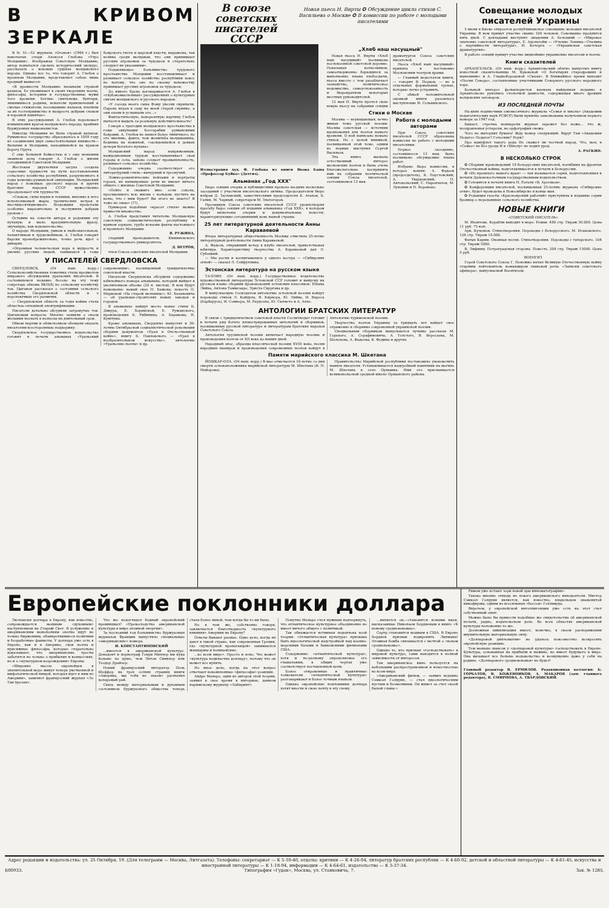В КРИВОМ ЗЕРКАЛЕ
В № 51—52 журнала «Огонек» (1946 г.) был напечатан очерк Алексея Глебова «Утро Молдавии». Изображая Советскую Молдавию, автор попытался сделать исторический экскурс, рассказать о вековых судьбах молдавского народа. Однако все то, что говорит А. Глебов о прошлом Молдавии, представляет собою лишь вредный вымысел:
«В древности Молдавию называли страной валахов. Ее упоминают в своих творениях поэты, философы, историки и государственные мужи того времени. Беглые скитальцы, бунтари, лишившиеся родины, искатели приключений и смелые стяжатели, посещавшие валахов, платили за их гостеприимство и щедрость добрым словом и хорошей памятью».
В этих рассуждениях А. Глебов перепевает измышления врагов молдавского народа, крайних буржуазных националистов.
Никогда Молдавия не была страной валахов. Румынское государство образовалось в 1859 году из соединения двух самостоятельных княжеств—Валахии и Молдавии, находившейся на правом берегу Прута.
С еще большей бойкостью и с еще меньшим знанием дела говорит А. Глебов о жизни сегодняшней Советской Молдавии.
Жестокая двухлетняя засуха создала серьезные трудности на пути восстановления сельского хозяйства республики, разрушенного в годы немецко-румынской оккупации. Молдавский народ с помощью русского народа и других братских народов СССР мужественно преодолевает эти трудности.
«Словом, силы науки и техники, явление в лето испепеляющей жары, тропических ветров и шестидесятидневного бездождия предстали особенно выразительно и послужили добрым уроком.»
Оставим на совести автора и редакции эту путаную и мало вразумительную фразу, звучащую, как издевательство.
О народе Молдавии, умном и любознательном, талантливом и трудолюбивом, А. Глебов говорит барски пренебрежительно, точно речь идет о дикарях.
«Огромная человеческая вера в мудрость и умение русских людей, таившаяся в годы боярского гнета и царской власти, выражена, так велика среди молдаван, что они принимают русских агрономов за чудодеев и старательно следуют их указаниям».
Подавляющее большинство трудового крестьянства Молдавии восстанавливает и развивает сельское хозяйство республики вовсе не потому, что оно по своему невежеству принимает русских агрономов за чудодеев.
До явного бреда договаривается А. Глебов в «глубокомысленных» рассуждениях о культурных связях молдавского и русского народов.
«У соседа моего сына Фому увезли скрипачи. Парень играл в саду на моей старой скрипке, а они ехали и услышали его...»
Фантастическую, невероятную картину Глебов пытается выдать за реальную действительность!
Говоря о трагедии молдавского крестьянства в годы оккупации Бессарабии румынскими боярами, А. Глебов не нашел более типичного, по его мнению, факта, чем женитьба молдаванина, бедняка на пожилой, «засидевшейся в девках дочери богатого кулака».
Молдавский народ напряженным, каждодневным трудом восстанавливает свои города и села, заново создает промышленность, развивает сельское хозяйство.
Содержанию очерка соответствует его литературный стиль—вычурный и трескучий.
Ложно-романтические пейзажи и портреты героев, их напыщенные речи не имеют ничего общего с жизнью Советской Молдавии.
«Пейте и скажите мне: если сокола, просидевшего всю жизнь с кольцом, пустить на волю, что с ним будет? Вы этого не знаете? Я тоже не знаю» (??).
Примеров подобных «красот стиля» можно привести множество.
А. Глебов представил читателю Молдавскую советскую социалистическую республику в кривом зеркале, грубо исказив факты настоящего и прошлого Молдавии.
В. РУЖИНА,
старший преподаватель Кишиневского государственного университета.
Д. ВЕТРОВ,
член Союза советских писателей Молдавии.
У ПИСАТЕЛЕЙ СВЕРДЛОВСКА
СВЕРДЛОВСК. (От наш. корр.) Сельскохозяйственная тематика стала предметом широкого обсуждения уральских писателей. В состоявшемся недавно беседе на эту тему секретарь обкома ВКП(б) по сельскому хозяйству тов. Цыганов рассказал о состоянии сельского хозяйства Свердловской области и о перспективах его развития.
— Свердловская область за годы войны стала областью сплошной электрификации.
Писатели детально обсудили затронутые тов. Цыгановым вопросы. Многие заявили о своем желании поехать в колхозы на длительный срок.
Обком партии и облисполком обещали оказать писателям всестороннюю поддержку.
Свердловское государственное издательство готовит к печати альманах «Уральский современник», посвященный тридцатилетию советской власти.
Писатели Свердловска обсудили содержание юбилейного номера альманаха, который выйдет в увеличенном объеме (20 п. листов). В нем будут помещены: новый сказ П. Бажова; повесть О. Марковой «На старой мельнице»; Ю. Хазановича — об уральцах-строителях новых заводов и городов.
В альманахе найдут место новые стихи Б. Дикура, Е. Хоринской, Е. Ружанского, произведения Б. Рябинина, А. Барамова, Н. Куштума.
Кроме альманаха, Свердлгиз выпустит к 30-летию Октябрьской социалистической революции сборник документов «Урал в Отечественной войне», книгу Б. Павловского — «Урал в изобразительном искусстве», антологию «Уральские поэты» и др.
В союзе советских писателей СССР
Новая пьеса Н. Вирты ✪ Обсуждение цикла стихов С. Васильева о Москве ✪ В комиссии по работе с молодыми писателями
Иллюстрация худ. Ф. Глебова из книги Якова Баша «Профессор Буйко» (Детгиз).
Альманах „Год XXX"
Бюро секции очерка и публицистики провело на-днях несколько заседаний с участием писательского актива. Председателем бюро избран Д. Заславский, заместителями председателя Б. Агапов, Б. Галин, М. Чарный, секретарем М. Златогоров.
Президиум Союза советских писателей СССР удовлетворил просьбу бюро секции об издании альманаха «Год XXX», в котором будут включены очерки и документальные повести, характеризующие сегодняшний день нашей страны.
25 лет литературной деятельности Анны Караваевой
Вчера литературная общественность Москвы отметила 25-летие литературной деятельности Анны Караваевой.
А. Фадеев, открывший вечер в клубе писателей, приветствовал юбиляра. Характеристику творчества А. Караваевой дал Л. Субоцкий.
— Мы росли и воспитывались у одного костра — «Сибирских огней» — сказал Л. Сейфуллина.
Эстонская литература на русском языке
ТАЛЛИН. (От наш. корр.) Государственное издательство художественной литературы Эстонской ССР готовит к выпуску на русском языке сборник произведений эстонских классиков: Юхана Лийва, Антона Таммсааре, Эрнста Сярргава и др.
В выпускаемую Госиздатом антологию эстонской поэзии войдут переводы стихов Л. Койдула, Я. Кярнера, Ю. Лийва, И. Вареса (Барбаруса), И. Семпера, М. Раудсепа, Ю. Сютисте и А. Алле.
„Хлеб наш насущный"
Новая пьеса Н. Вирты «Хлеб наш насущный» посвящена послевоенной советской деревне. Показывая колхозников, самоотверженно борющихся за выполнение плана хлебосдачи, пьеса вместе с тем разоблачает зазнайство, политическое недомыслие, самоуспокоенность и бюрократизм некоторых местных руководителей.
12 мая Н. Вирта прочел свою новую пьесу на собрании секции драматургов Союза советских писателей.
Пьеса «Хлеб наш насущный» принята к постановке Московским театром драмы.
— Главный недостаток книги, — говорит В. Перцов, — не в отдельных формальных грехах, которые легко устранить.
С общей положительной оценкой книги разошлось выступление И. Сельвинского.
Стихи о Москве
Москва — неувядающая, вечно живая тема русской поэзии. Москва советская — источник вдохновения для поэтов нашего времени. О ней написано немало стихов. Но с целой книжкой, посвященной этой теме, одним из первых выступил Сергей Васильев.
Эта книга вызвала естественный интерес московских поэтов и была очень благожелательно воспринята ими на собрании поэтической секции Союза писателей, состоявшемся 13 мая.
Работа с молодыми авторами
При Союзе советских писателей СССР образована комиссия по работе с молодыми писателями.
Первое заседание, состоявшееся 13 мая, было посвящено обсуждению плана работ.
Избрано бюро комиссии, в которое вошли: А. Фадеев (председатель), К. Паустовский, А. Твардовский, П. Антокольский, С. Наровчатов, М. Луконин и П. Воронько.
АНТОЛОГИИ БРАТСКИХ ЛИТЕРАТУР
В связи с тридцатилетием советской власти Гослитиздат готовит к печати ряд богато иллюстрированных антологий и сборников, посвященных русской литературе и литературам братских народов Советского Союза.
Антология грузинской поэзии включает народную поэзию и произведения поэтов от XII века до наших дней.
Народный эпос, образцы классической поэзии XVIII века, песни народных шахиров и произведения современных поэтов войдут в Антологию туркменской поэзии.
Творчество поэтов Украины за тридцать лет найдет свое отражение в сборнике современной украинской поэзии.
Специальным сборником выпускаются лучшие рассказы М. Горького, А. Серафимовича, А. Толстого, В. Вересаева, М. Шолохова, А. Фадеева, К. Федина и других.
Памяти марийского классика М. Шкетана
ЙОШКАР-ОЛА. (От наш. корр.) В мае отмечается 10-летие со дня смерти основоположника марийской литературы М. Шкетана (Я. П. Майорова).
Правительство Марийской республики постановило увековечить память писателя. Устанавливается надгробный памятник на могиле М. Шкетана в селе Оршанка. Имя его присваивается великопольской средней школе Оршанского района.
Совещание молодых писателей Украины
5 июня в Киеве откроется республиканское совещание молодых писателей Украины. В нем примут участие свыше 100 человек. Совещание продлится пять дней. С докладами выступят: академик А. Белецкий — «Мировое значение советской литературы», Е. Адельгейм — «Учение Ленина—Сталина о партийности литературы», И. Кочерга — «Украинская советская драматургия».
В работе секций примут участие виднейшие украинские писатели и поэты.
Книги сказителей
АРХАНГЕЛЬСК. (От наш. корр.) Архангельский облгиз выпустил книгу известной сказительницы М. Крюковой «О богатырях стародревних и нынешних» и А. Гладкобородовой «Сказы». В ближайшее время выходят «Песни Севера», составленные участниками Северного русского народного хора.
Большой интерес фольклористов вызвала найденная недавно в Архангельске рукопись столетней давности, содержащая много древних колдовских заговоров.
ИЗ ПОСЛЕДНЕЙ ПОЧТЫ
На-днях подписчики ежемесячного журнала «Семья и школа» (Академии педагогических наук РСФСР) были приятно заволнованы получением первого номера за 1947 год.
Бывает, строчка нонпарели журнал зарежет без ножа... что ж, поздравленья устарели, но орфография свежа.
Чего не вытерпит бумага! Жду номер следующий. Вдруг Там «Академия Педаго» Педагог? Гоческих? Ноук?
Про камуфлет такого рода Не скажет ли честной народ, Что, мол, в «Семье» не без урода И в «Школу» не ходил урод.
А. РАСКИН.
В НЕСКОЛЬКО СТРОК
✪ Сборник произведений 19 белорусских писателей, погибших на фронтах Отечественной войны, подготавливается к печати в Белоруссии.
✪ «Из прошлого нашего края» — так называется серия, подготовленная к печати Дальневосточным государственным издательством.
✪ Готовится к печати книга Н. Рогаля «В. Арсеньев».
✪ Конференция писателей, посвященная 25-летию журнала «Сибирские огни», будет проведена в Новосибирске в конце мая.
✪ Редакция газеты «Красноярский рабочий» приступила к изданию серии брошюр о передовиках сельского хозяйства.
НОВЫЕ КНИГИ
«СОВЕТСКИЙ ПИСАТЕЛЬ»
М. Яхонтова. Корабли выходят в море. Роман. 488 стр. Тираж 30.000. Цена 11 руб. 75 коп.
Арк. Кулешов. Стихотворения. Переводы с белорусского. М. Исаковского. 128 стр. Тираж 10.000.
Фатых Карим. Оконная песня. Стихотворения. Переводы с татарского. 104 стр. Тираж 5000.
В. Лифшиц. Петроградская сторона. Повесть. 208 стр. Тираж 15000. Цена 5 руб.
ВОЕНГИЗ
Герой Советского Союза Г. Пенежко начал Великую Отечественную войну старшим лейтенантом, командиром танковой роты. «Записки советского офицера», выпускаемой Военгизом.
Европейские поклонники доллара
Экспансия доллара в Европу, как известно, сопровождается мощным «духовным» наступлением на Старый Свет. В услужение к американским монополиям охотно идут не только биржевики, обанкротившиеся политики и безработные фашисты. У доллара уже есть в Европе, как и в Америке, свои поэты и присяжные философы, которые старательно доказывают, что американские тресты заботятся не только о прибылях и концессиях, но и о «культурном возрождении» Европы.
«Широкие массы европейцев в значительной мере живут теперь умственной и мифологической пищей, которая идет к ним из Америки», заявляет французский журнал «Ле Тан презан».
Что же недоглядел бедный европейский провинциал? «Превосходство американской культуры в мире атомной энергии».
За последний год большинство буржуазных журналов Франции выпустило специальные «американские» номера.
И. КОНСТАНТИНОВСКИЙ
...имеется в американской культуре. Декадент и порнограф Генри Миллер им куда больше по душе, чем Эптон Синклер или Теодор Драйзер.
Некий французский литератор Поль Шеффер на трех сотнях страниц книги «Америка, мы тебя не знаем» распылил доларовый рай.
Связь между материальным и духовным состоянием буржуазного общества теперь стала более явной, чем когда бы то ни было.
Но в чем же, собственно говоря, заключается благотворность «культурного влияния» Америки на Европу?
Ответы бывают разные. Одно дело, когда их дают в такой стране, как современная Греция, где «культурной пропагандой» занимаются жандармы и полицейские.
...во всем мире». Просто и ясно. Что может «культура подвластна доллару», потому что он может все купить.
Но иное дело, когда на этот вопрос отвечают новоявленные «философы» реакции.
Андре Мальро, один из авторов этой теории, заявил в свое время в интервью, данном парижскому журналу «Лабиринт».
Попутно Мальро счел нужным подчеркнуть, что атлантическое культурное объединение не имеет ничего общего с политикой.
Так обнажается истинная подоплека всей теории. «Атлантическая культура» призвана быть идеологической надстройкой над военно-морскими базами и банковскими филиалами США.
Содержание «атлантической культуры», хотя и по-разному определяемое его глашатаями, в общих чертах уже соответствует поставленной цели.
Более откровенные и практичные толкователи «атлантической культуры» разговаривают и более точным языком.
Однако европейские поклонники доллара хотят внести и свою лепту в эту схему.
...является он,—становятся ясными идеи, высказанные Николаем Бердяевым в книге «К новому средневековью».
Сартр становится модным в США. В Европе Бердяев призван подкрепить Липмана! Атомная бомба связывается с мечтой о «новом средневековье».
Однако те, кто признан «господствовать» в мировой культуре, сами находятся в полной зависимости от интересов.
Так американское кино пользуется на небольшим распространением и известностью во всем мире.
«Американский фильм, — заявил недавно Сэмюэл Голдуин, — стал идеологическим пустым и безмолвным. Он живет за счет своей былой славы.»
Римом уже встают зори новой эры кинематографии».
Таково мнение отнюдь не левого американского кинодеятеля. Мистер Сэмюэл Голдуин является, как известно, владельцем знаменитой кинофирмы, одним из всесильных «боссов» Голливуда.
Впрочем, у европейской интеллигенции уже есть на этот счет собственный опыт.
Можно было бы привести подобные же свидетельства об американской печати, радио, издательском деле. Во всех областях американской культуры положение то же.
Деенежная цивилизация имеет, конечно, в своем распоряжении внушительную материальную силу.
«Долларовой дипломатии» не удалось повсеместно воскресить европейскую реакцию.
Тем меньше шансов у «долларовой культуры» господствовать в Европе. Культура, основанная на прибыли и наживе, не имеет будущего в мире. Она вызывает все больше недовольство и возмущение даже у себя на родине. «Долларового средневековья» не будет!
Главный редактор В. ЕРМИЛОВ. Редакционная коллегия: Б. ГОРБАТОВ, В. КОЖЕВНИКОВ, А. МАКАРОВ (зам. главного редактора), В. СМИРНОВА, А. ТВАРДОВСКИЙ.
Адрес редакции и издательства: ул. 25 Октября, 19. (Для телеграмм — Москва, Литгазета). Телефоны: секретариат — К 5-10-40, отделы: критики — К 4-26-04, литератур братских республик — К 4-60-02, детской и областной литературы — К 4-61-45, искусства и иностранной литературы — К 1-18-94, информации — К 4-64-61, издательство — К 3-37-34.
Б00933. Типография «Гудок», Москва, ул. Станкевича, 7. Зак. № 1285.